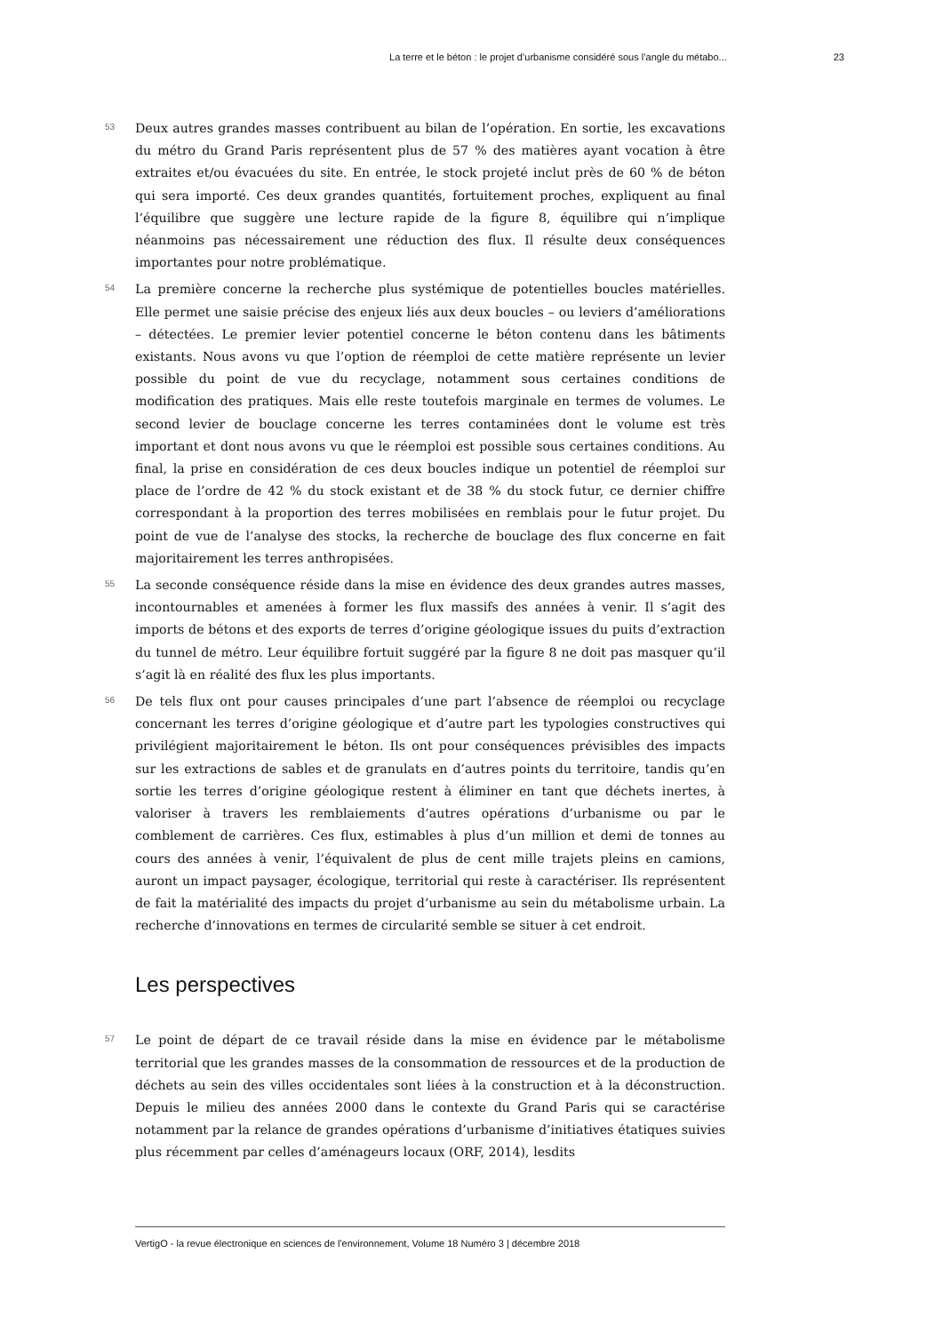La terre et le béton : le projet d’urbanisme considéré sous l’angle du métabo... 23
53
Deux autres grandes masses contribuent au bilan de l’opération. En sortie, les excavations du métro du Grand Paris représentent plus de 57 % des matières ayant vocation à être extraites et/ou évacuées du site. En entrée, le stock projeté inclut près de 60 % de béton qui sera importé. Ces deux grandes quantités, fortuitement proches, expliquent au final l’équilibre que suggère une lecture rapide de la figure 8, équilibre qui n’implique néanmoins pas nécessairement une réduction des flux. Il résulte deux conséquences importantes pour notre problématique.
54
La première concerne la recherche plus systémique de potentielles boucles matérielles. Elle permet une saisie précise des enjeux liés aux deux boucles – ou leviers d’améliorations – détectées. Le premier levier potentiel concerne le béton contenu dans les bâtiments existants. Nous avons vu que l’option de réemploi de cette matière représente un levier possible du point de vue du recyclage, notamment sous certaines conditions de modification des pratiques. Mais elle reste toutefois marginale en termes de volumes. Le second levier de bouclage concerne les terres contaminées dont le volume est très important et dont nous avons vu que le réemploi est possible sous certaines conditions. Au final, la prise en considération de ces deux boucles indique un potentiel de réemploi sur place de l’ordre de 42 % du stock existant et de 38 % du stock futur, ce dernier chiffre correspondant à la proportion des terres mobilisées en remblais pour le futur projet. Du point de vue de l’analyse des stocks, la recherche de bouclage des flux concerne en fait majoritairement les terres anthropisées.
55
La seconde conséquence réside dans la mise en évidence des deux grandes autres masses, incontournables et amenées à former les flux massifs des années à venir. Il s’agit des imports de bétons et des exports de terres d’origine géologique issues du puits d’extraction du tunnel de métro. Leur équilibre fortuit suggéré par la figure 8 ne doit pas masquer qu’il s’agit là en réalité des flux les plus importants.
56
De tels flux ont pour causes principales d’une part l’absence de réemploi ou recyclage concernant les terres d’origine géologique et d’autre part les typologies constructives qui privilégient majoritairement le béton. Ils ont pour conséquences prévisibles des impacts sur les extractions de sables et de granulats en d’autres points du territoire, tandis qu’en sortie les terres d’origine géologique restent à éliminer en tant que déchets inertes, à valoriser à travers les remblaiements d’autres opérations d’urbanisme ou par le comblement de carrières. Ces flux, estimables à plus d’un million et demi de tonnes au cours des années à venir, l’équivalent de plus de cent mille trajets pleins en camions, auront un impact paysager, écologique, territorial qui reste à caractériser. Ils représentent de fait la matérialité des impacts du projet d’urbanisme au sein du métabolisme urbain. La recherche d’innovations en termes de circularité semble se situer à cet endroit.
Les perspectives
57
Le point de départ de ce travail réside dans la mise en évidence par le métabolisme territorial que les grandes masses de la consommation de ressources et de la production de déchets au sein des villes occidentales sont liées à la construction et à la déconstruction. Depuis le milieu des années 2000 dans le contexte du Grand Paris qui se caractérise notamment par la relance de grandes opérations d’urbanisme d’initiatives étatiques suivies plus récemment par celles d’aménageurs locaux (ORF, 2014), lesdits
VertigO - la revue électronique en sciences de l'environnement, Volume 18 Numéro 3 | décembre 2018